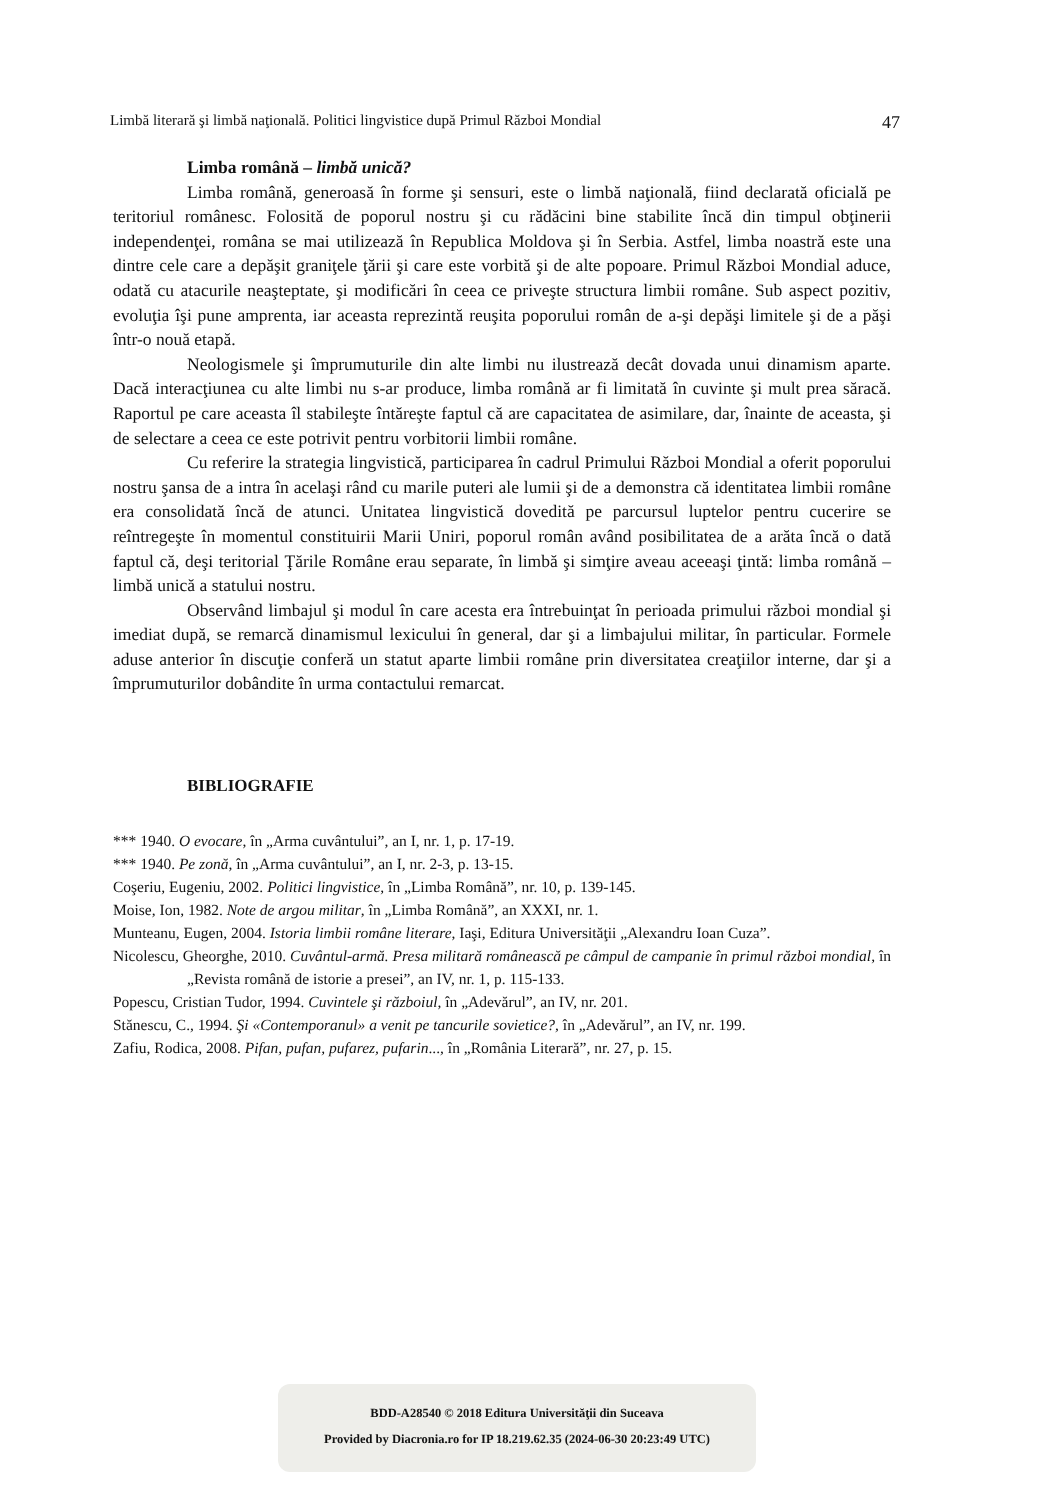Limbă literară şi limbă naţională. Politici lingvistice după Primul Război Mondial 47
Limba română – limbă unică?
Limba română, generoasă în forme şi sensuri, este o limbă naţională, fiind declarată oficială pe teritoriul românesc. Folosită de poporul nostru şi cu rădăcini bine stabilite încă din timpul obţinerii independenţei, româna se mai utilizează în Republica Moldova şi în Serbia. Astfel, limba noastră este una dintre cele care a depăşit graniţele ţării şi care este vorbită şi de alte popoare. Primul Război Mondial aduce, odată cu atacurile neaşteptate, şi modificări în ceea ce priveşte structura limbii române. Sub aspect pozitiv, evoluţia îşi pune amprenta, iar aceasta reprezintă reuşita poporului român de a-şi depăşi limitele şi de a păşi într-o nouă etapă.
Neologismele şi împrumuturile din alte limbi nu ilustrează decât dovada unui dinamism aparte. Dacă interacţiunea cu alte limbi nu s-ar produce, limba română ar fi limitată în cuvinte şi mult prea săracă. Raportul pe care aceasta îl stabileşte întăreşte faptul că are capacitatea de asimilare, dar, înainte de aceasta, şi de selectare a ceea ce este potrivit pentru vorbitorii limbii române.
Cu referire la strategia lingvistică, participarea în cadrul Primului Război Mondial a oferit poporului nostru şansa de a intra în acelaşi rând cu marile puteri ale lumii şi de a demonstra că identitatea limbii române era consolidată încă de atunci. Unitatea lingvistică dovedită pe parcursul luptelor pentru cucerire se reîntregeşte în momentul constituirii Marii Uniri, poporul român având posibilitatea de a arăta încă o dată faptul că, deşi teritorial Ţările Române erau separate, în limbă şi simţire aveau aceeaşi ţintă: limba română – limbă unică a statului nostru.
Observând limbajul şi modul în care acesta era întrebuinţat în perioada primului război mondial şi imediat după, se remarcă dinamismul lexicului în general, dar şi a limbajului militar, în particular. Formele aduse anterior în discuţie conferă un statut aparte limbii române prin diversitatea creaţiilor interne, dar şi a împrumuturilor dobândite în urma contactului remarcat.
BIBLIOGRAFIE
*** 1940. O evocare, în „Arma cuvântului”, an I, nr. 1, p. 17-19.
*** 1940. Pe zonă, în „Arma cuvântului”, an I, nr. 2-3, p. 13-15.
Coşeriu, Eugeniu, 2002. Politici lingvistice, în „Limba Română”, nr. 10, p. 139-145.
Moise, Ion, 1982. Note de argou militar, în „Limba Română”, an XXXI, nr. 1.
Munteanu, Eugen, 2004. Istoria limbii române literare, Iaşi, Editura Universităţii „Alexandru Ioan Cuza”.
Nicolescu, Gheorghe, 2010. Cuvântul-armă. Presa militară românească pe câmpul de campanie în primul război mondial, în „Revista română de istorie a presei”, an IV, nr. 1, p. 115-133.
Popescu, Cristian Tudor, 1994. Cuvintele şi războiul, în „Adevărul”, an IV, nr. 201.
Stănescu, C., 1994. Şi «Contemporanul» a venit pe tancurile sovietice?, în „Adevărul”, an IV, nr. 199.
Zafiu, Rodica, 2008. Pifan, pufan, pufarez, pufarin..., în „România Literară”, nr. 27, p. 15.
BDD-A28540 © 2018 Editura Universităţii din Suceava
Provided by Diacronia.ro for IP 18.219.62.35 (2024-06-30 20:23:49 UTC)